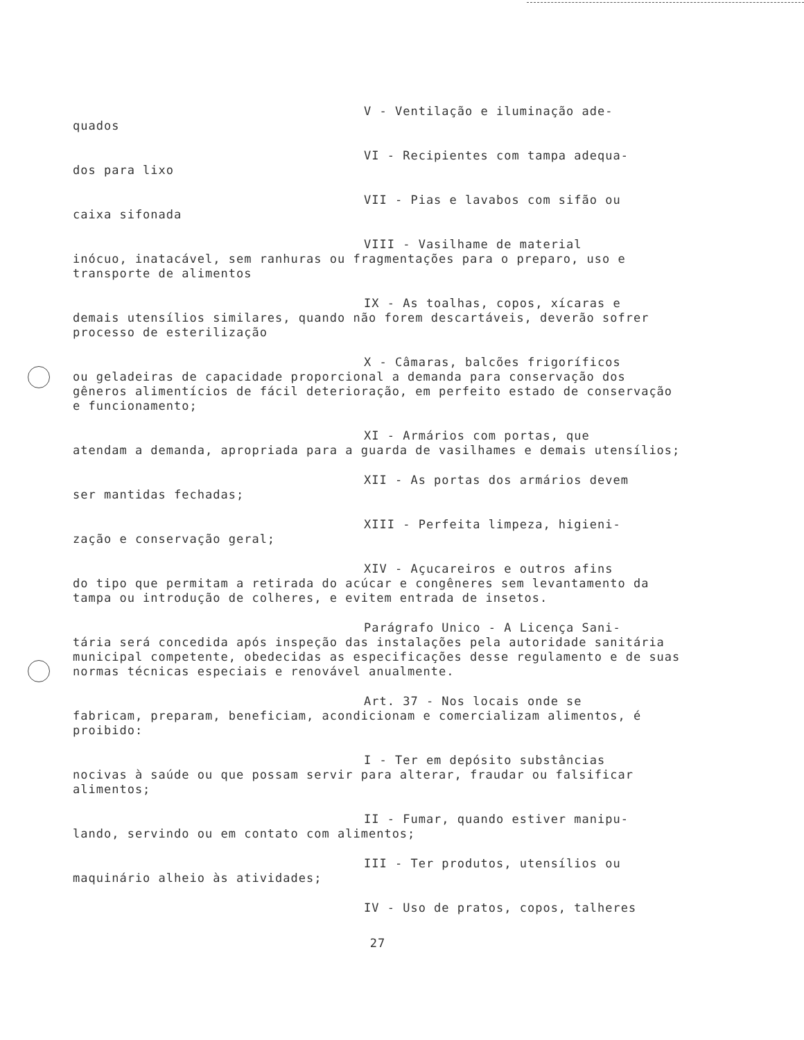V - Ventilação e iluminação ade-
quados
VI - Recipientes com tampa adequa-
dos para lixo
VII - Pias e lavabos com sifão ou
caixa sifonada
VIII - Vasilhame de material
inócuo, inatacável, sem ranhuras ou fragmentações para o preparo, uso e transporte de alimentos
IX - As toalhas, copos, xícaras e
demais utensílios similares, quando não forem descartáveis, deverão sofrer processo de esterilização
X - Câmaras, balcões frigoríficos
ou geladeiras de capacidade proporcional a demanda para conservação dos gêneros alimentícios de fácil deterioração, em perfeito estado de conservação e funcionamento;
XI - Armários com portas, que
atendam a demanda, apropriada para a guarda de vasilhames e demais utensílios;
XII - As portas dos armários devem
ser mantidas fechadas;
XIII - Perfeita limpeza, higieni-
zação e conservação geral;
XIV - Açucareiros e outros afins
do tipo que permitam a retirada do acúcar e congêneres sem levantamento da tampa ou introdução de colheres, e evitem entrada de insetos.
Parágrafo Unico - A Licença Sani-
tária será concedida após inspeção das instalações pela autoridade sanitária municipal competente, obedecidas as especificações desse regulamento e de suas normas técnicas especiais e renovável anualmente.
Art. 37 - Nos locais onde se
fabricam, preparam, beneficiam, acondicionam e comercializam alimentos, é proibido:
I - Ter em depósito substâncias
nocivas à saúde ou que possam servir para alterar, fraudar ou falsificar alimentos;
II - Fumar, quando estiver manipu-
lando, servindo ou em contato com alimentos;
III - Ter produtos, utensílios ou
maquinário alheio às atividades;
IV - Uso de pratos, copos, talheres
27